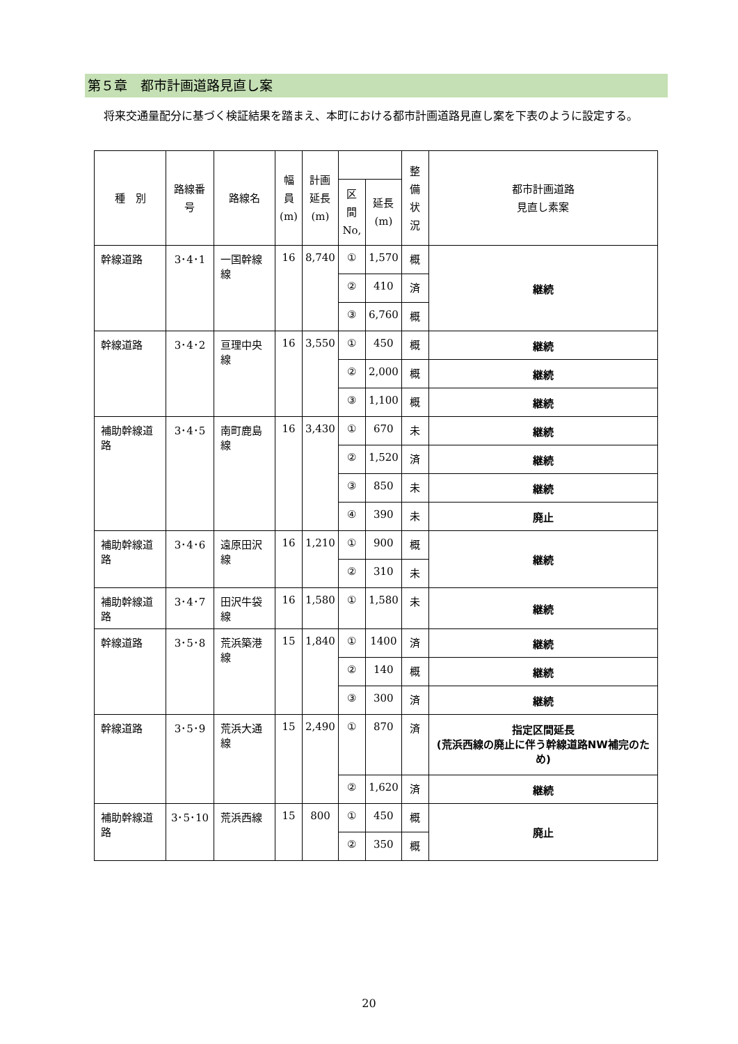第５章　都市計画道路見直し案
将来交通量配分に基づく検証結果を踏まえ、本町における都市計画道路見直し案を下表のように設定する。
| 種 別 | 路線番号 | 路線名 | 幅員 (m) | 計画 延長 (m) | | | 整備 状況 | 都市計画道路 見直し素案 |
| --- | --- | --- | --- | --- | --- | --- | --- | --- |
| | | | | | 区間 No, | 延長 (m) | | |
| 幹線道路 | 3･4･1 | 一国幹線線 | 16 | 8,740 | ① | 1,570 | 概 | 継続 |
| | | | | | ② | 410 | 済 | |
| | | | | | ③ | 6,760 | 概 | |
| 幹線道路 | 3･4･2 | 亘理中央線 | 16 | 3,550 | ① | 450 | 概 | 継続 |
| | | | | | ② | 2,000 | 概 | 継続 |
| | | | | | ③ | 1,100 | 概 | 継続 |
| 補助幹線道路 | 3･4･5 | 南町鹿島線 | 16 | 3,430 | ① | 670 | 未 | 継続 |
| | | | | | ② | 1,520 | 済 | 継続 |
| | | | | | ③ | 850 | 未 | 継続 |
| | | | | | ④ | 390 | 未 | 廃止 |
| 補助幹線道路 | 3･4･6 | 遠原田沢線 | 16 | 1,210 | ① | 900 | 概 | 継続 |
| | | | | | ② | 310 | 未 | |
| 補助幹線道路 | 3･4･7 | 田沢牛袋線 | 16 | 1,580 | ① | 1,580 | 未 | 継続 |
| 幹線道路 | 3･5･8 | 荒浜築港線 | 15 | 1,840 | ① | 1400 | 済 | 継続 |
| | | | | | ② | 140 | 概 | 継続 |
| | | | | | ③ | 300 | 済 | 継続 |
| 幹線道路 | 3･5･9 | 荒浜大通線 | 15 | 2,490 | ① | 870 | 済 | 指定区間延長 (荒浜西線の廃止に伴う幹線道路NW補完のため) |
| | | | | | ② | 1,620 | 済 | 継続 |
| 補助幹線道路 | 3･5･10 | 荒浜西線 | 15 | 800 | ① | 450 | 概 | 廃止 |
| | | | | | ② | 350 | 概 | |
20